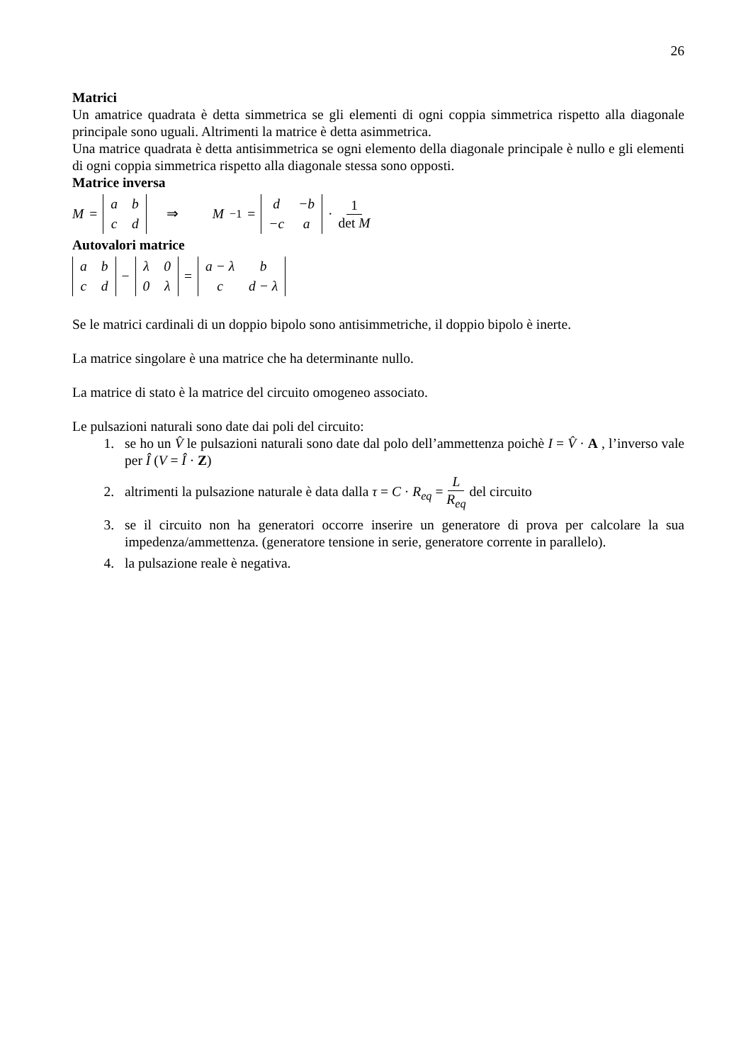26
Matrici
Un amatrice quadrata è detta simmetrica se gli elementi di ogni coppia simmetrica rispetto alla diagonale principale sono uguali. Altrimenti la matrice è detta asimmetrica.
Una matrice quadrata è detta antisimmetrica se ogni elemento della diagonale principale è nullo e gli elementi di ogni coppia simmetrica rispetto alla diagonale stessa sono opposti.
Matrice inversa
M =
| a | b |
| c | d |
⇒ M<sup>−1</sup> =
| d | −b |
| −c | a |
· 1 det M
Autovalori matrice
| a | b |
| c | d |
−
| λ | 0 |
| 0 | λ |
=
| a − λ | b |
| c | d − λ |
Se le matrici cardinali di un doppio bipolo sono antisimmetriche, il doppio bipolo è inerte.
La matrice singolare è una matrice che ha determinante nullo.
La matrice di stato è la matrice del circuito omogeneo associato.
Le pulsazioni naturali sono date dai poli del circuito:
1. se ho un V̂ le pulsazioni naturali sono date dal polo dell’ammettenza poichè I = V̂ · A , l’inverso vale per Î (V = Î · Z)
2. altrimenti la pulsazione naturale è data dalla τ = C · R<sub>eq</sub> = L R<sub>eq</sub> del circuito
3. se il circuito non ha generatori occorre inserire un generatore di prova per calcolare la sua impedenza/ammettenza. (generatore tensione in serie, generatore corrente in parallelo).
4. la pulsazione reale è negativa.